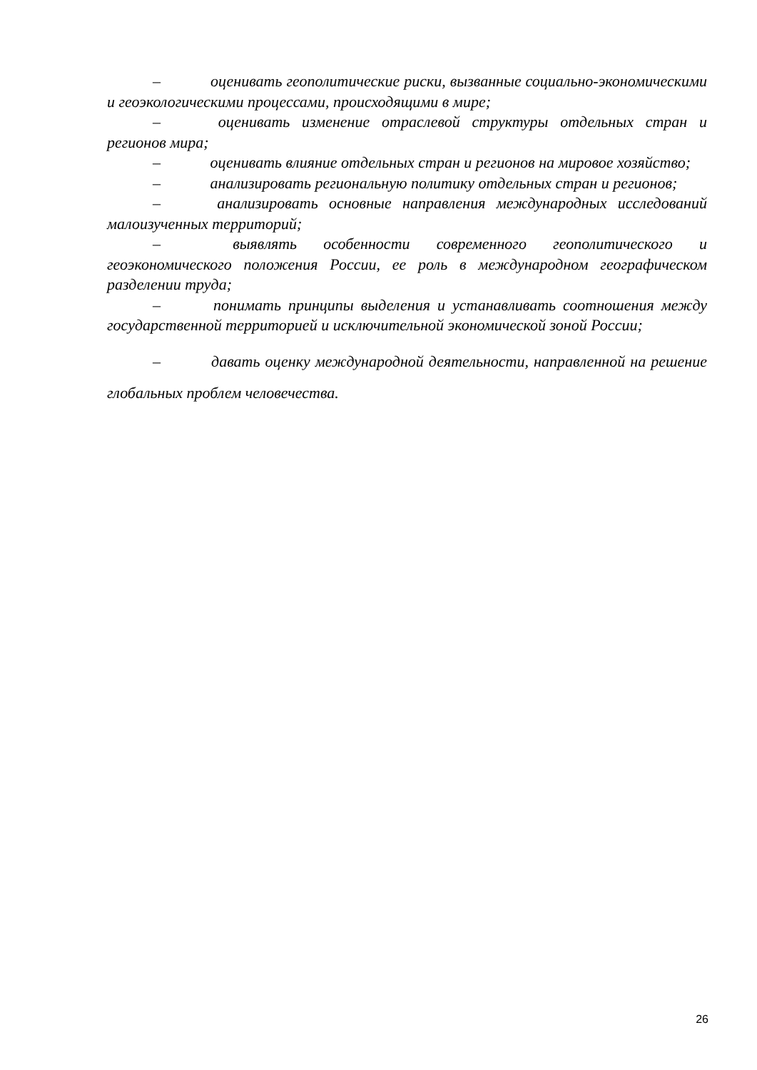– оценивать геополитические риски, вызванные социально-экономическими и геоэкологическими процессами, происходящими в мире;
– оценивать изменение отраслевой структуры отдельных стран и регионов мира;
– оценивать влияние отдельных стран и регионов на мировое хозяйство;
– анализировать региональную политику отдельных стран и регионов;
– анализировать основные направления международных исследований малоизученных территорий;
– выявлять особенности современного геополитического и геоэкономического положения России, ее роль в международном географическом разделении труда;
– понимать принципы выделения и устанавливать соотношения между государственной территорией и исключительной экономической зоной России;
– давать оценку международной деятельности, направленной на решение глобальных проблем человечества.
26